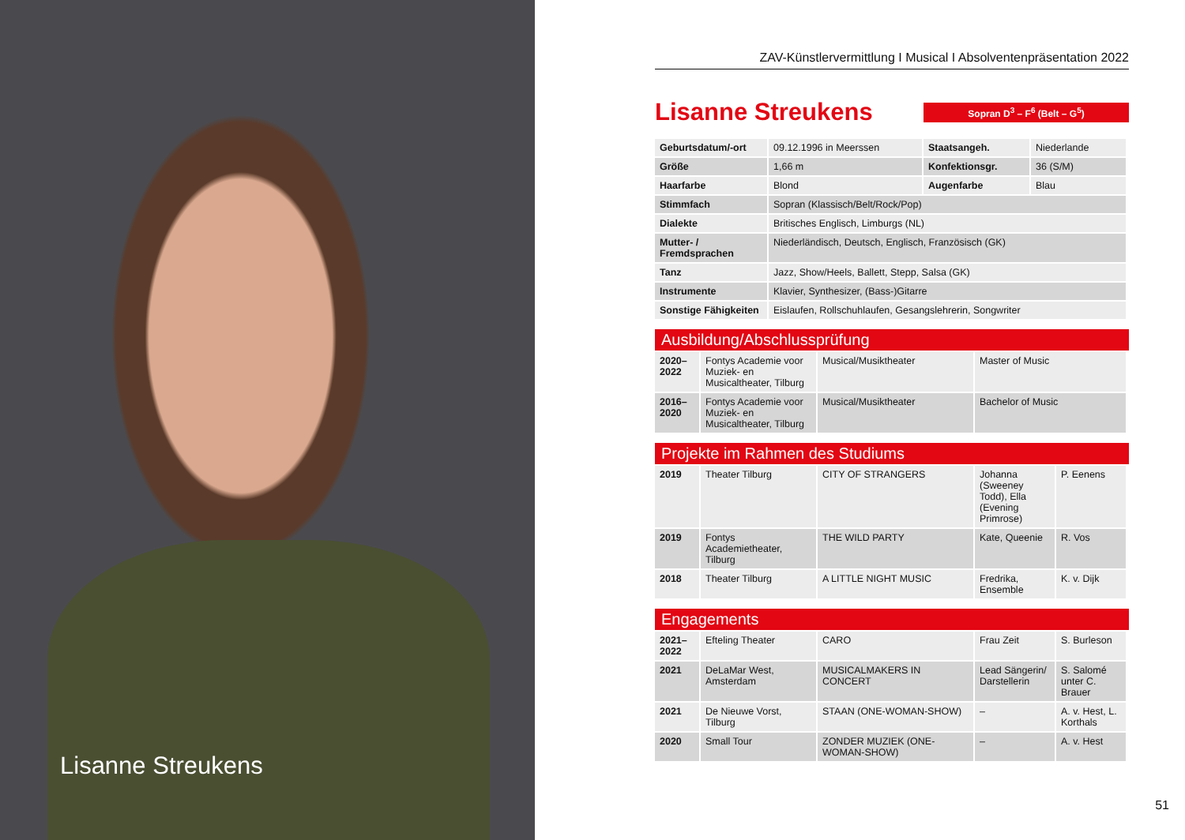Lisanne Streukens
ZAV-Künstlervermittlung I Musical I Absolventenpräsentation 2022
Lisanne Streukens
Sopran D<sup>3</sup> – F<sup>6</sup> (Belt – G<sup>5</sup>)
| Geburtsdatum/-ort | 09.12.1996 in Meerssen | Staatsangeh. | Niederlande |
| Größe | 1,66 m | Konfektionsgr. | 36 (S/M) |
| Haarfarbe | Blond | Augenfarbe | Blau |
| Stimmfach | Sopran (Klassisch/Belt/Rock/Pop) | | |
| Dialekte | Britisches Englisch, Limburgs (NL) | | |
| Mutter- / Fremdsprachen | Niederländisch, Deutsch, Englisch, Französisch (GK) | | |
| Tanz | Jazz, Show/Heels, Ballett, Stepp, Salsa (GK) | | |
| Instrumente | Klavier, Synthesizer, (Bass-)Gitarre | | |
| Sonstige Fähigkeiten | Eislaufen, Rollschuhlaufen, Gesangslehrerin, Songwriter | | |
Ausbildung/Abschlussprüfung
| 2020– 2022 | Fontys Academie voor Muziek- en Musicaltheater, Tilburg | Musical/Musiktheater | Master of Music |
| 2016– 2020 | Fontys Academie voor Muziek- en Musicaltheater, Tilburg | Musical/Musiktheater | Bachelor of Music |
Projekte im Rahmen des Studiums
| 2019 | Theater Tilburg | CITY OF STRANGERS | Johanna (Sweeney Todd), Ella (Evening Primrose) | P. Eenens |
| 2019 | Fontys Academietheater, Tilburg | THE WILD PARTY | Kate, Queenie | R. Vos |
| 2018 | Theater Tilburg | A LITTLE NIGHT MUSIC | Fredrika, Ensemble | K. v. Dijk |
Engagements
| 2021– 2022 | Efteling Theater | CARO | Frau Zeit | S. Burleson |
| 2021 | DeLaMar West, Amsterdam | MUSICALMAKERS IN CONCERT | Lead Sängerin/ Darstellerin | S. Salomé unter C. Brauer |
| 2021 | De Nieuwe Vorst, Tilburg | STAAN (ONE-WOMAN-SHOW) | – | A. v. Hest, L. Korthals |
| 2020 | Small Tour | ZONDER MUZIEK (ONE-WOMAN-SHOW) | – | A. v. Hest |
51